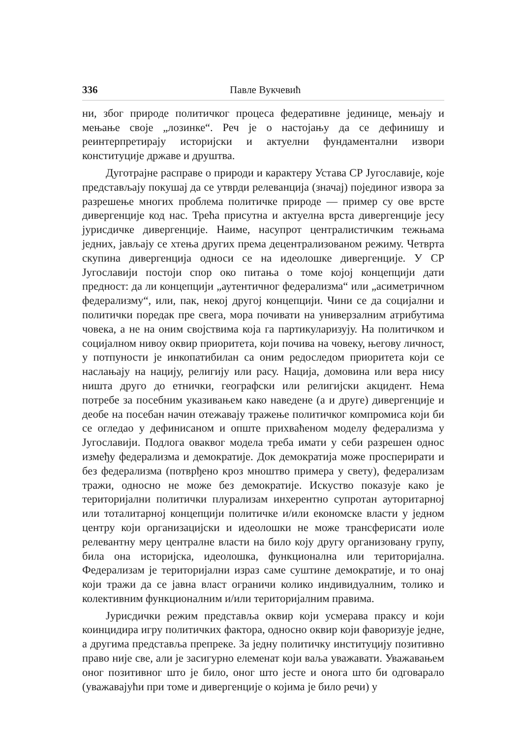336 Павле Вукчевић
ни, због природе политичког процеса федеративне јединице, мењају и мењање своје „лозинке“. Реч је о настојању да се дефинишу и реинтерпретирају историјски и актуелни фундаментални извори конституције државе и друштва.
Дуготрајне расправе о природи и карактеру Устава СР Југославије, које представљају покушај да се утврди релеванција (значај) појединог извора за разрешење многих проблема политичке природе — пример су ове врсте дивергенције код нас. Трећа присутна и актуелна врста дивергенције јесу јурисдичке дивергенције. Наиме, насупрот централистичким тежњама једних, јављају се хтења других према децентрализованом режиму. Четврта скупина дивергенција односи се на идеолошке дивергенције. У СР Југославији постоји спор око питања о томе којој концепцији дати предност: да ли концепцији „аутентичног федерализма“ или „асиметричном федерализму“, или, пак, некој другој концепцији. Чини се да социјални и политички поредак пре свега, мора почивати на универзалним атрибутима човека, а не на оним својствима која га партикуларизују. На политичком и социјалном нивоу оквир приоритета, који почива на човеку, његову личност, у потпуности је инкопатибилан са оним редоследом приоритета који се наслањају на нацију, религију или расу. Нација, домовина или вера нису ништа друго до етнички, географски или религијски акцидент. Нема потребе за посебним указивањем како наведене (а и друге) дивергенције и деобе на посебан начин отежавају тражење политичког компромиса који би се огледао у дефинисаном и опште прихваћеном моделу федерализма у Југославији. Подлога оваквог модела треба имати у себи разрешен однос између федерализма и демократије. Док демократија може просперирати и без федерализма (потврђено кроз мноштво примера у свету), федерализам тражи, односно не може без демократије. Искуство показује како је територијални политички плурализам инхерентно супротан ауторитарној или тоталитарној концепцији политичке и/или економске власти у једном центру који организацијски и идеолошки не може трансферисати иоле релевантну меру централне власти на било коју другу организовану групу, била она историјска, идеолошка, функционална или територијална. Федерализам је територијални израз саме суштине демократије, и то онај који тражи да се јавна власт ограничи колико индивидуалним, толико и колективним функционалним и/или територијалним правима.
Јурисдички режим представља оквир који усмерава праксу и који коинцидира игру политичких фактора, односно оквир који фаворизује једне, а другима представља препреке. За једну политичку институцију позитивно право није све, али је засигурно елеменат који ваља уважавати. Уважавањем оног позитивног што је било, оног што јесте и онога што би одговарало (уважавајући при томе и дивергенције о којима је било речи) у